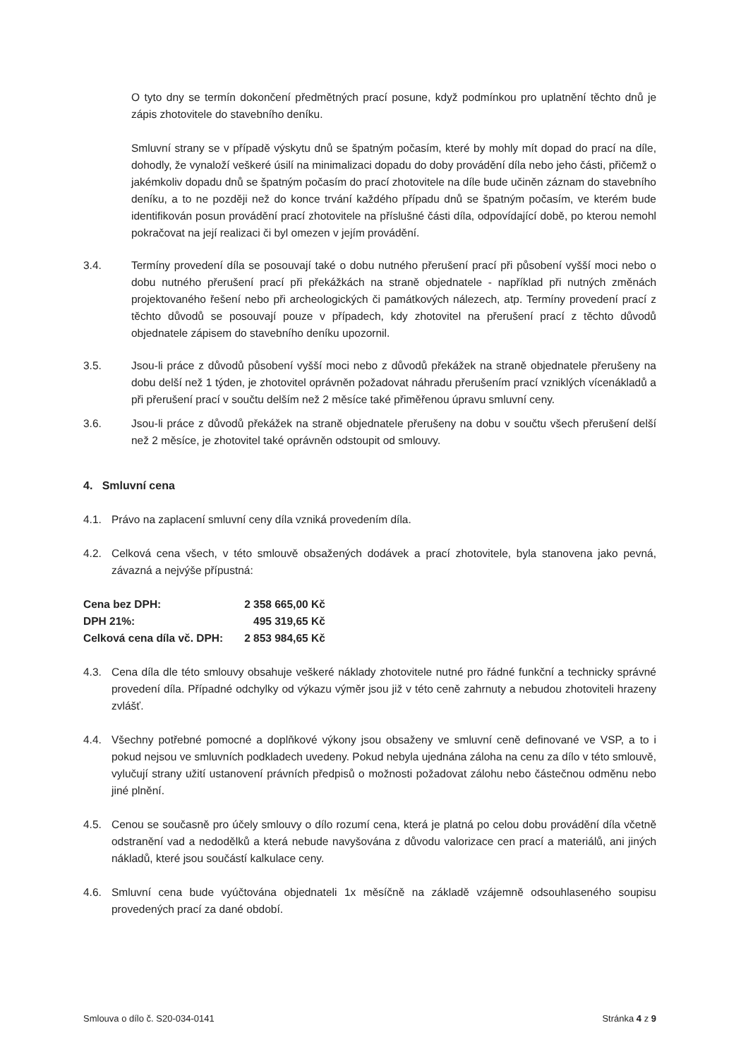O tyto dny se termín dokončení předmětných prací posune, když podmínkou pro uplatnění těchto dnů je zápis zhotovitele do stavebního deníku.
Smluvní strany se v případě výskytu dnů se špatným počasím, které by mohly mít dopad do prací na díle, dohodly, že vynaloží veškeré úsilí na minimalizaci dopadu do doby provádění díla nebo jeho části, přičemž o jakémkoliv dopadu dnů se špatným počasím do prací zhotovitele na díle bude učiněn záznam do stavebního deníku, a to ne později než do konce trvání každého případu dnů se špatným počasím, ve kterém bude identifikován posun provádění prací zhotovitele na příslušné části díla, odpovídající době, po kterou nemohl pokračovat na její realizaci či byl omezen v jejím provádění.
3.4. Termíny provedení díla se posouvají také o dobu nutného přerušení prací při působení vyšší moci nebo o dobu nutného přerušení prací při překážkách na straně objednatele - například při nutných změnách projektovaného řešení nebo při archeologických či památkových nálezech, atp. Termíny provedení prací z těchto důvodů se posouvají pouze v případech, kdy zhotovitel na přerušení prací z těchto důvodů objednatele zápisem do stavebního deníku upozornil.
3.5. Jsou-li práce z důvodů působení vyšší moci nebo z důvodů překážek na straně objednatele přerušeny na dobu delší než 1 týden, je zhotovitel oprávněn požadovat náhradu přerušením prací vzniklých vícenákladů a při přerušení prací v součtu delším než 2 měsíce také přiměřenou úpravu smluvní ceny.
3.6. Jsou-li práce z důvodů překážek na straně objednatele přerušeny na dobu v součtu všech přerušení delší než 2 měsíce, je zhotovitel také oprávněn odstoupit od smlouvy.
4. Smluvní cena
4.1. Právo na zaplacení smluvní ceny díla vzniká provedením díla.
4.2. Celková cena všech, v této smlouvě obsažených dodávek a prací zhotovitele, byla stanovena jako pevná, závazná a nejvýše přípustná:
| Cena bez DPH: | 2 358 665,00 Kč |
| DPH 21%: | 495 319,65 Kč |
| Celková cena díla vč. DPH: | 2 853 984,65 Kč |
4.3. Cena díla dle této smlouvy obsahuje veškeré náklady zhotovitele nutné pro řádné funkční a technicky správné provedení díla. Případné odchylky od výkazu výměr jsou již v této ceně zahrnuty a nebudou zhotoviteli hrazeny zvlášť.
4.4. Všechny potřebné pomocné a doplňkové výkony jsou obsaženy ve smluvní ceně definované ve VSP, a to i pokud nejsou ve smluvních podkladech uvedeny. Pokud nebyla ujednána záloha na cenu za dílo v této smlouvě, vylučují strany užití ustanovení právních předpisů o možnosti požadovat zálohu nebo částečnou odměnu nebo jiné plnění.
4.5. Cenou se současně pro účely smlouvy o dílo rozumí cena, která je platná po celou dobu provádění díla včetně odstranění vad a nedodělků a která nebude navyšována z důvodu valorizace cen prací a materiálů, ani jiných nákladů, které jsou součástí kalkulace ceny.
4.6. Smluvní cena bude vyúčtována objednateli 1x měsíčně na základě vzájemně odsouhlaseného soupisu provedených prací za dané období.
Smlouva o dílo č. S20-034-0141 Stránka 4 z 9